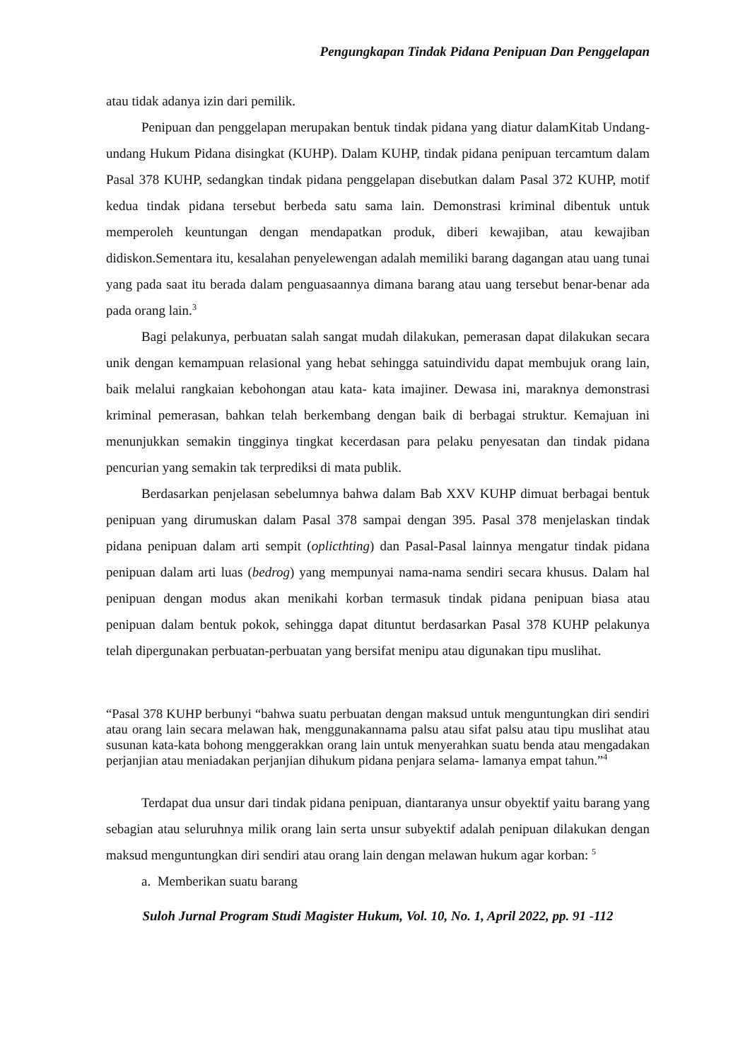Pengungkapan Tindak Pidana Penipuan Dan Penggelapan
atau tidak adanya izin dari pemilik.
Penipuan dan penggelapan merupakan bentuk tindak pidana yang diatur dalamKitab Undang-undang Hukum Pidana disingkat (KUHP). Dalam KUHP, tindak pidana penipuan tercamtum dalam Pasal 378 KUHP, sedangkan tindak pidana penggelapan disebutkan dalam Pasal 372 KUHP, motif kedua tindak pidana tersebut berbeda satu sama lain. Demonstrasi kriminal dibentuk untuk memperoleh keuntungan dengan mendapatkan produk, diberi kewajiban, atau kewajiban didiskon.Sementara itu, kesalahan penyelewengan adalah memiliki barang dagangan atau uang tunai yang pada saat itu berada dalam penguasaannya dimana barang atau uang tersebut benar-benar ada pada orang lain.<sup>3</sup>
Bagi pelakunya, perbuatan salah sangat mudah dilakukan, pemerasan dapat dilakukan secara unik dengan kemampuan relasional yang hebat sehingga satuindividu dapat membujuk orang lain, baik melalui rangkaian kebohongan atau kata- kata imajiner. Dewasa ini, maraknya demonstrasi kriminal pemerasan, bahkan telah berkembang dengan baik di berbagai struktur. Kemajuan ini menunjukkan semakin tingginya tingkat kecerdasan para pelaku penyesatan dan tindak pidana pencurian yang semakin tak terprediksi di mata publik.
Berdasarkan penjelasan sebelumnya bahwa dalam Bab XXV KUHP dimuat berbagai bentuk penipuan yang dirumuskan dalam Pasal 378 sampai dengan 395. Pasal 378 menjelaskan tindak pidana penipuan dalam arti sempit (oplicthting) dan Pasal-Pasal lainnya mengatur tindak pidana penipuan dalam arti luas (bedrog) yang mempunyai nama-nama sendiri secara khusus. Dalam hal penipuan dengan modus akan menikahi korban termasuk tindak pidana penipuan biasa atau penipuan dalam bentuk pokok, sehingga dapat dituntut berdasarkan Pasal 378 KUHP pelakunya telah dipergunakan perbuatan-perbuatan yang bersifat menipu atau digunakan tipu muslihat.
“Pasal 378 KUHP berbunyi “bahwa suatu perbuatan dengan maksud untuk menguntungkan diri sendiri atau orang lain secara melawan hak, menggunakannama palsu atau sifat palsu atau tipu muslihat atau susunan kata-kata bohong menggerakkan orang lain untuk menyerahkan suatu benda atau mengadakan perjanjian atau meniadakan perjanjian dihukum pidana penjara selama- lamanya empat tahun.”<sup>4</sup>
Terdapat dua unsur dari tindak pidana penipuan, diantaranya unsur obyektif yaitu barang yang sebagian atau seluruhnya milik orang lain serta unsur subyektif adalah penipuan dilakukan dengan maksud menguntungkan diri sendiri atau orang lain dengan melawan hukum agar korban: <sup>5</sup>
a. Memberikan suatu barang
Suloh Jurnal Program Studi Magister Hukum, Vol. 10, No. 1, April 2022, pp. 91 -112